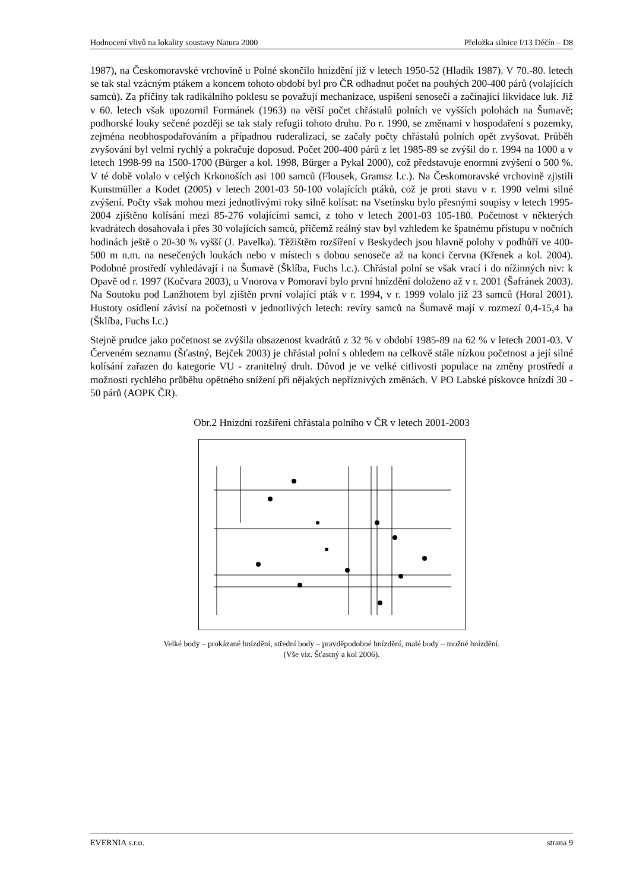Hodnocení vlivů na lokality soustavy Natura 2000 Přeložka silnice I/13 Děčín – D8
1987), na Českomoravské vrchovině u Polné skončilo hnízdění již v letech 1950-52 (Hladík 1987). V 70.-80. letech se tak stal vzácným ptákem a koncem tohoto období byl pro ČR odhadnut počet na pouhých 200-400 párů (volajících samců). Za příčiny tak radikálního poklesu se považují mechanizace, uspíšení senosečí a začínající likvidace luk. Již v 60. letech však upozornil Formánek (1963) na větší počet chřástalů polních ve vyšších polohách na Šumavě; podhorské louky sečené později se tak staly refugii tohoto druhu. Po r. 1990, se změnami v hospodaření s pozemky, zejména neobhospodařováním a případnou ruderalizací, se začaly počty chřástalů polních opět zvyšovat. Průběh zvyšování byl velmi rychlý a pokračuje doposud. Počet 200-400 párů z let 1985-89 se zvýšil do r. 1994 na 1000 a v letech 1998-99 na 1500-1700 (Bürger a kol. 1998, Bürger a Pykal 2000), což představuje enormní zvýšení o 500 %. V té době volalo v celých Krkonoších asi 100 samců (Flousek, Gramsz l.c.). Na Českomoravské vrchovině zjistili Kunstmüller a Kodet (2005) v letech 2001-03 50-100 volajících ptáků, což je proti stavu v r. 1990 velmi silné zvýšení. Počty však mohou mezi jednotlivými roky silně kolísat: na Vsetínsku bylo přesnými soupisy v letech 1995-2004 zjištěno kolísání mezi 85-276 volajícími samci, z toho v letech 2001-03 105-180. Početnost v některých kvadrátech dosahovala i přes 30 volajících samců, přičemž reálný stav byl vzhledem ke špatnému přístupu v nočních hodinách ještě o 20-30 % vyšší (J. Pavelka). Těžištěm rozšíření v Beskydech jsou hlavně polohy v podhůří ve 400-500 m n.m. na nesečených loukách nebo v místech s dobou senoseče až na konci června (Křenek a kol. 2004). Podobné prostředí vyhledávají i na Šumavě (Šklíba, Fuchs l.c.). Chřástal polní se však vrací i do nížinných niv: k Opavě od r. 1997 (Kočvara 2003), u Vnorova v Pomoraví bylo první hnízdění doloženo až v r. 2001 (Šafránek 2003). Na Soutoku pod Lanžhotem byl zjištěn první volající pták v r. 1994, v r. 1999 volalo již 23 samců (Horal 2001). Hustoty osídlení závisí na početnosti v jednotlivých letech: revíry samců na Šumavě mají v rozmezí 0,4-15,4 ha (Šklíba, Fuchs l.c.)
Stejně prudce jako početnost se zvýšila obsazenost kvadrátů z 32 % v období 1985-89 na 62 % v letech 2001-03. V Červeném seznamu (Šťastný, Bejček 2003) je chřástal polní s ohledem na celkově stále nízkou početnost a její silné kolísání zařazen do kategorie VU - zranitelný druh. Důvod je ve velké citlivosti populace na změny prostředí a možnosti rychlého průběhu opětného snížení při nějakých nepříznivých změnách. V PO Labské pískovce hnízdí 30 - 50 párů (AOPK ČR).
Obr.2 Hnízdní rozšíření chřástala polního v ČR v letech 2001-2003
Velké body – prokázané hnízdění, střední body – pravděpodobné hnízdění, malé body – možné hnízdění.
(Vše viz. Šťastný a kol 2006).
EVERNIA s.r.o. strana 9